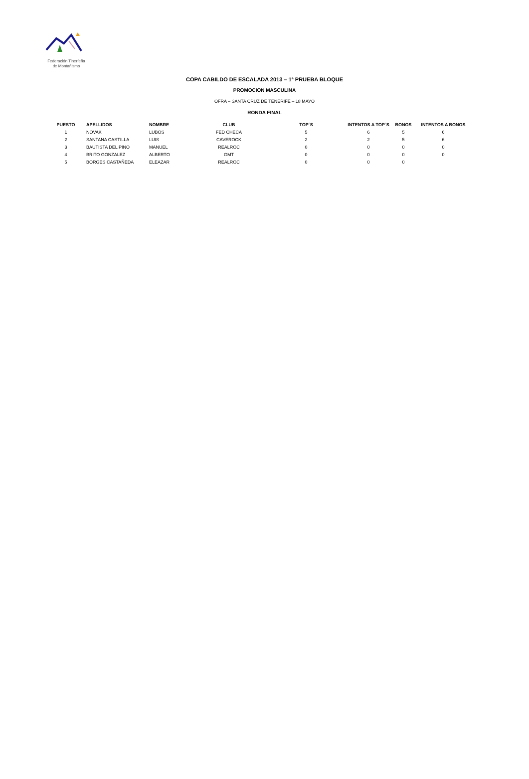Federación Tinerfeña
de Montañismo
COPA CABILDO DE ESCALADA 2013 – 1ª PRUEBA BLOQUE
PROMOCION MASCULINA
OFRA – SANTA CRUZ DE TENERIFE – 18 MAYO
RONDA FINAL
| PUESTO | APELLIDOS | NOMBRE | CLUB | TOP´S | INTENTOS A TOP´S | BONOS | INTENTOS A BONOS |
| --- | --- | --- | --- | --- | --- | --- | --- |
| 1 | NOVAK | LUBOS | FED CHECA | 5 | 6 | 5 | 6 |
| 2 | SANTANA CASTILLA | LUIS | CAVEROCK | 2 | 2 | 5 | 6 |
| 3 | BAUTISTA DEL PINO | MANUEL | REALROC | 0 | 0 | 0 | 0 |
| 4 | BRITO GONZALEZ | ALBERTO | GMT | 0 | 0 | 0 | 0 |
| 5 | BORGES CASTAÑEDA | ELEAZAR | REALROC | 0 | 0 | 0 | |